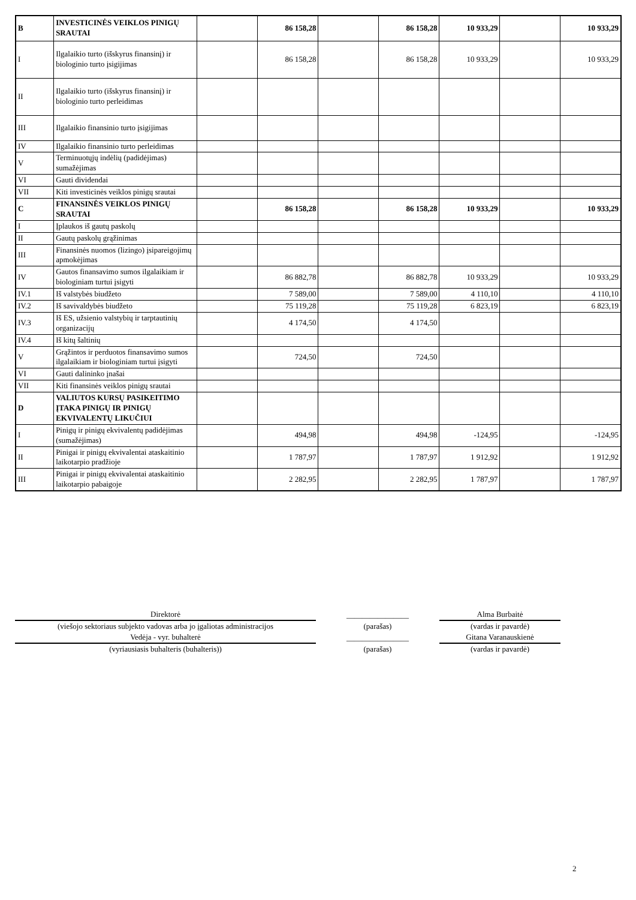| B | INVESTICINĖS VEIKLOS PINIGŲ SRAUTAI | | 86 158,28 | | 86 158,28 | 10 933,29 | | 10 933,29 |
| I | Ilgalaikio turto (išskyrus finansinį) ir biologinio turto įsigijimas | | 86 158,28 | | 86 158,28 | 10 933,29 | | 10 933,29 |
| II | Ilgalaikio turto (išskyrus finansinį) ir biologinio turto perleidimas | | | | | | | |
| III | Ilgalaikio finansinio turto įsigijimas | | | | | | | |
| IV | Ilgalaikio finansinio turto perleidimas | | | | | | | |
| V | Terminuotųjų indėlių (padidėjimas) sumažėjimas | | | | | | | |
| VI | Gauti dividendai | | | | | | | |
| VII | Kiti investicinės veiklos pinigų srautai | | | | | | | |
| C | FINANSINĖS VEIKLOS PINIGŲ SRAUTAI | | 86 158,28 | | 86 158,28 | 10 933,29 | | 10 933,29 |
| I | Įplaukos iš gautų paskolų | | | | | | | |
| II | Gautų paskolų grąžinimas | | | | | | | |
| III | Finansinės nuomos (lizingo) įsipareigojimų apmokėjimas | | | | | | | |
| IV | Gautos finansavimo sumos ilgalaikiam ir biologiniam turtui įsigyti | | 86 882,78 | | 86 882,78 | 10 933,29 | | 10 933,29 |
| IV.1 | Iš valstybės biudžeto | | 7 589,00 | | 7 589,00 | 4 110,10 | | 4 110,10 |
| IV.2 | Iš savivaldybės biudžeto | | 75 119,28 | | 75 119,28 | 6 823,19 | | 6 823,19 |
| IV.3 | Iš ES, užsienio valstybių ir tarptautinių organizacijų | | 4 174,50 | | 4 174,50 | | | |
| IV.4 | Iš kitų šaltinių | | | | | | | |
| V | Grąžintos ir perduotos finansavimo sumos ilgalaikiam ir biologiniam turtui įsigyti | | 724,50 | | 724,50 | | | |
| VI | Gauti dalininko įnašai | | | | | | | |
| VII | Kiti finansinės veiklos pinigų srautai | | | | | | | |
| D | VALIUTOS KURSŲ PASIKEITIMO ĮTAKA PINIGŲ IR PINIGŲ EKVIVALENTŲ LIKUČIUI | | | | | | | |
| I | Pinigų ir pinigų ekvivalentų padidėjimas (sumažėjimas) | | 494,98 | | 494,98 | -124,95 | | -124,95 |
| II | Pinigai ir pinigų ekvivalentai ataskaitinio laikotarpio pradžioje | | 1 787,97 | | 1 787,97 | 1 912,92 | | 1 912,92 |
| III | Pinigai ir pinigų ekvivalentai ataskaitinio laikotarpio pabaigoje | | 2 282,95 | | 2 282,95 | 1 787,97 | | 1 787,97 |
| Direktorė | | ________________ | | Alma Burbaitė |
| (viešojo sektoriaus subjekto vadovas arba jo įgaliotas administracijos | | (parašas) | | (vardas ir pavardė) |
| Vedėja - vyr. buhalterė | | ________________ | | Gitana Varanauskienė |
| (vyriausiasis buhalteris (buhalteris)) | | (parašas) | | (vardas ir pavardė) |
2